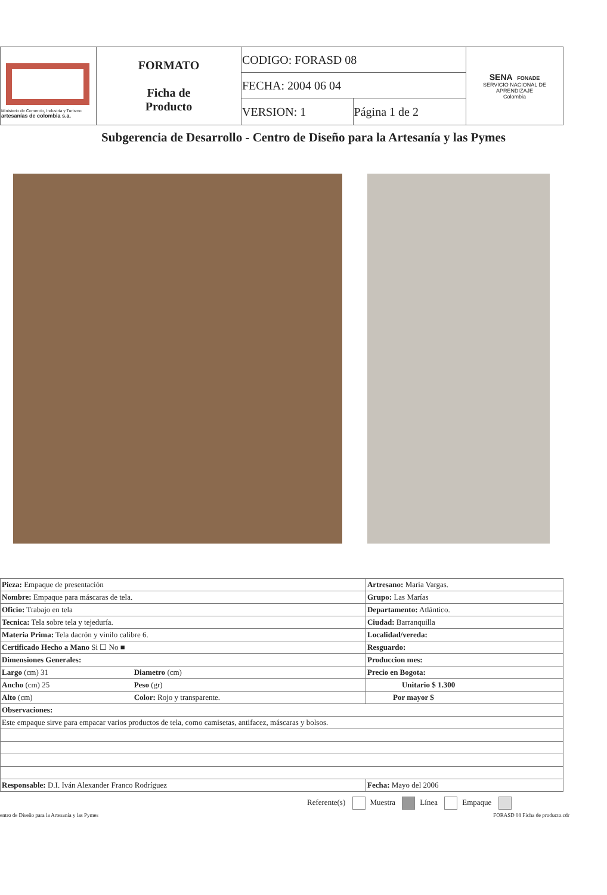| Ministerio de Comercio, Industria y Turismo artesanías de colombia s.a. | FORMATO Ficha de Producto | CODIGO: FORASD 08 | | SENA FONADE SERVICIO NACIONAL DE APRENDIZAJE Colombia |
| | | FECHA: 2004 06 04 | | |
| | | VERSION: 1 | Página 1 de 2 | |
Subgerencia de Desarrollo - Centro de Diseño para la Artesanía y las Pymes
| Pieza: Empaque de presentación | | Artresano: María Vargas. |
| Nombre: Empaque para máscaras de tela. | | Grupo: Las Marías |
| Oficio: Trabajo en tela | | Departamento: Atlántico. |
| Tecnica: Tela sobre tela y tejeduría. | | Ciudad: Barranquilla |
| Materia Prima: Tela dacrón y vinilo calibre 6. | | Localidad/vereda: |
| Certificado Hecho a Mano Si ☐ No ■ | | Resguardo: |
| Dimensiones Generales: | | Produccion mes: |
| Largo (cm) 31 | Diametro (cm) | Precio en Bogota: |
| Ancho (cm) 25 | Peso (gr) | Unitario $ 1.300 |
| Alto (cm) | Color: Rojo y transparente. | Por mayor $ |
| Observaciones: | | |
| Este empaque sirve para empacar varios productos de tela, como camisetas, antifacez, máscaras y bolsos. | | |
| Responsable: D.I. Iván Alexander Franco Rodríguez | | Fecha: Mayo del 2006 |
Referente(s) Muestra Línea Empaque
entro de Diseño para la Artesanía y las Pymes FORASD 08 Ficha de producto.cdr